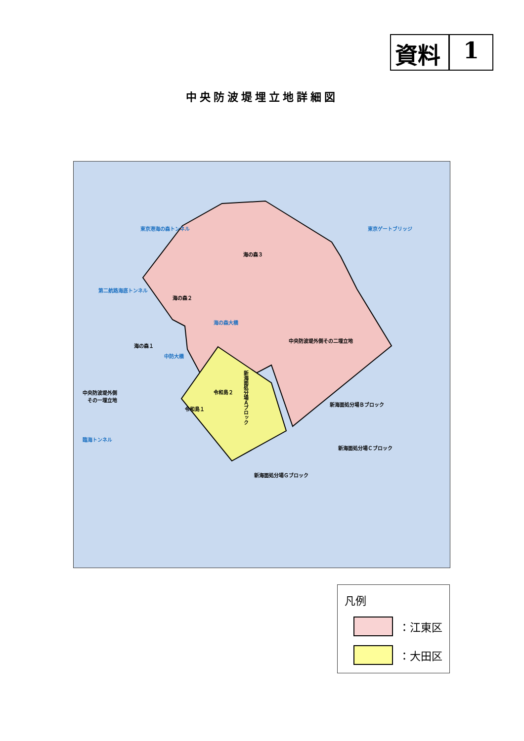資料 1
中央防波堤埋立地詳細図
東京港海の森トンネル 東京ゲートブリッジ
海の森３
第二航路海底トンネル
海の森２
海の森大橋
中央防波堤外側その二埋立地
海の森１
中防大橋
中央防波堤外側
　その一埋立地
令和島２
令和島１
新海面処分場Ａブロック
新海面処分場Ｂブロック
臨海トンネル
新海面処分場Ｃブロック
新海面処分場Ｇブロック
凡例
：江東区
：大田区